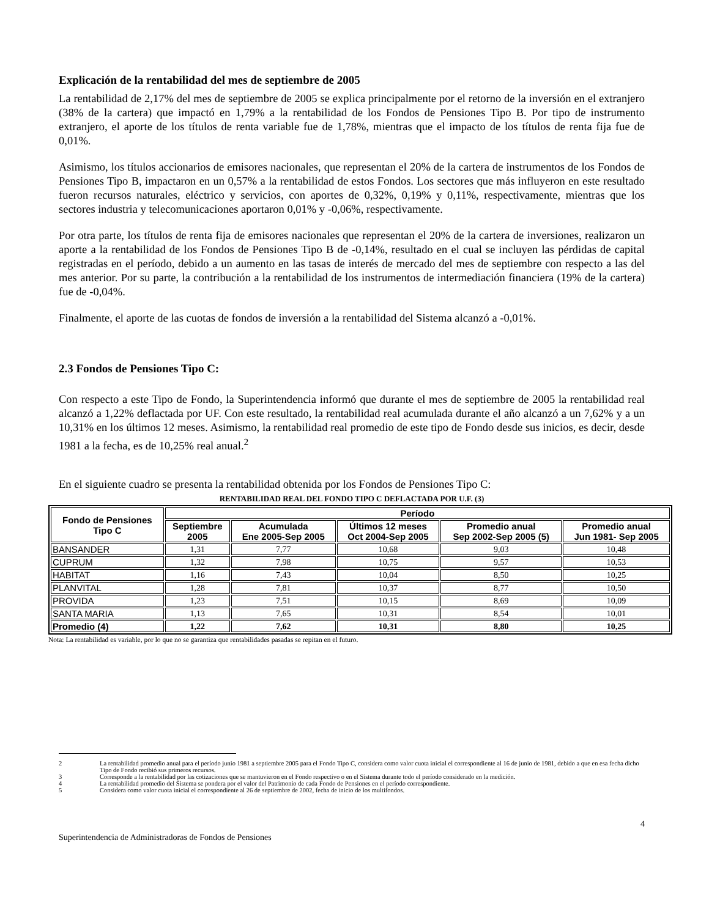Explicación de la rentabilidad del mes de septiembre de 2005
La rentabilidad de 2,17% del mes de septiembre de 2005 se explica principalmente por el retorno de la inversión en el extranjero (38% de la cartera) que impactó en 1,79% a la rentabilidad de los Fondos de Pensiones Tipo B. Por tipo de instrumento extranjero, el aporte de los títulos de renta variable fue de 1,78%, mientras que el impacto de los títulos de renta fija fue de 0,01%.
Asimismo, los títulos accionarios de emisores nacionales, que representan el 20% de la cartera de instrumentos de los Fondos de Pensiones Tipo B, impactaron en un 0,57% a la rentabilidad de estos Fondos. Los sectores que más influyeron en este resultado fueron recursos naturales, eléctrico y servicios, con aportes de 0,32%, 0,19% y 0,11%, respectivamente, mientras que los sectores industria y telecomunicaciones aportaron 0,01% y -0,06%, respectivamente.
Por otra parte, los títulos de renta fija de emisores nacionales que representan el 20% de la cartera de inversiones, realizaron un aporte a la rentabilidad de los Fondos de Pensiones Tipo B de -0,14%, resultado en el cual se incluyen las pérdidas de capital registradas en el período, debido a un aumento en las tasas de interés de mercado del mes de septiembre con respecto a las del mes anterior. Por su parte, la contribución a la rentabilidad de los instrumentos de intermediación financiera (19% de la cartera) fue de -0,04%.
Finalmente, el aporte de las cuotas de fondos de inversión a la rentabilidad del Sistema alcanzó a -0,01%.
2.3 Fondos de Pensiones Tipo C:
Con respecto a este Tipo de Fondo, la Superintendencia informó que durante el mes de septiembre de 2005 la rentabilidad real alcanzó a 1,22% deflactada por UF. Con este resultado, la rentabilidad real acumulada durante el año alcanzó a un 7,62% y a un 10,31% en los últimos 12 meses. Asimismo, la rentabilidad real promedio de este tipo de Fondo desde sus inicios, es decir, desde 1981 a la fecha, es de 10,25% real anual.<sup>2</sup>
En el siguiente cuadro se presenta la rentabilidad obtenida por los Fondos de Pensiones Tipo C:
RENTABILIDAD REAL DEL FONDO TIPO C DEFLACTADA POR U.F. (3)
| Fondo de Pensiones Tipo C | Período | | | | |
| --- | --- | --- | --- | --- | --- |
| | Septiembre 2005 | Acumulada Ene 2005-Sep 2005 | Últimos 12 meses Oct 2004-Sep 2005 | Promedio anual Sep 2002-Sep 2005 (5) | Promedio anual Jun 1981- Sep 2005 |
| BANSANDER | 1,31 | 7,77 | 10,68 | 9,03 | 10,48 |
| CUPRUM | 1,32 | 7,98 | 10,75 | 9,57 | 10,53 |
| HABITAT | 1,16 | 7,43 | 10,04 | 8,50 | 10,25 |
| PLANVITAL | 1,28 | 7,81 | 10,37 | 8,77 | 10,50 |
| PROVIDA | 1,23 | 7,51 | 10,15 | 8,69 | 10,09 |
| SANTA MARIA | 1,13 | 7,65 | 10,31 | 8,54 | 10,01 |
| Promedio (4) | 1,22 | 7,62 | 10,31 | 8,80 | 10,25 |
Nota: La rentabilidad es variable, por lo que no se garantiza que rentabilidades pasadas se repitan en el futuro.
2 La rentabilidad promedio anual para el período junio 1981 a septiembre 2005 para el Fondo Tipo C, considera como valor cuota inicial el correspondiente al 16 de junio de 1981, debido a que en esa fecha dicho Tipo de Fondo recibió sus primeros recursos.
3 Corresponde a la rentabilidad por las cotizaciones que se mantuvieron en el Fondo respectivo o en el Sistema durante todo el período considerado en la medición.
4 La rentabilidad promedio del Sistema se pondera por el valor del Patrimonio de cada Fondo de Pensiones en el período correspondiente.
5 Considera como valor cuota inicial el correspondiente al 26 de septiembre de 2002, fecha de inicio de los multifondos.
Superintendencia de Administradoras de Fondos de Pensiones 4